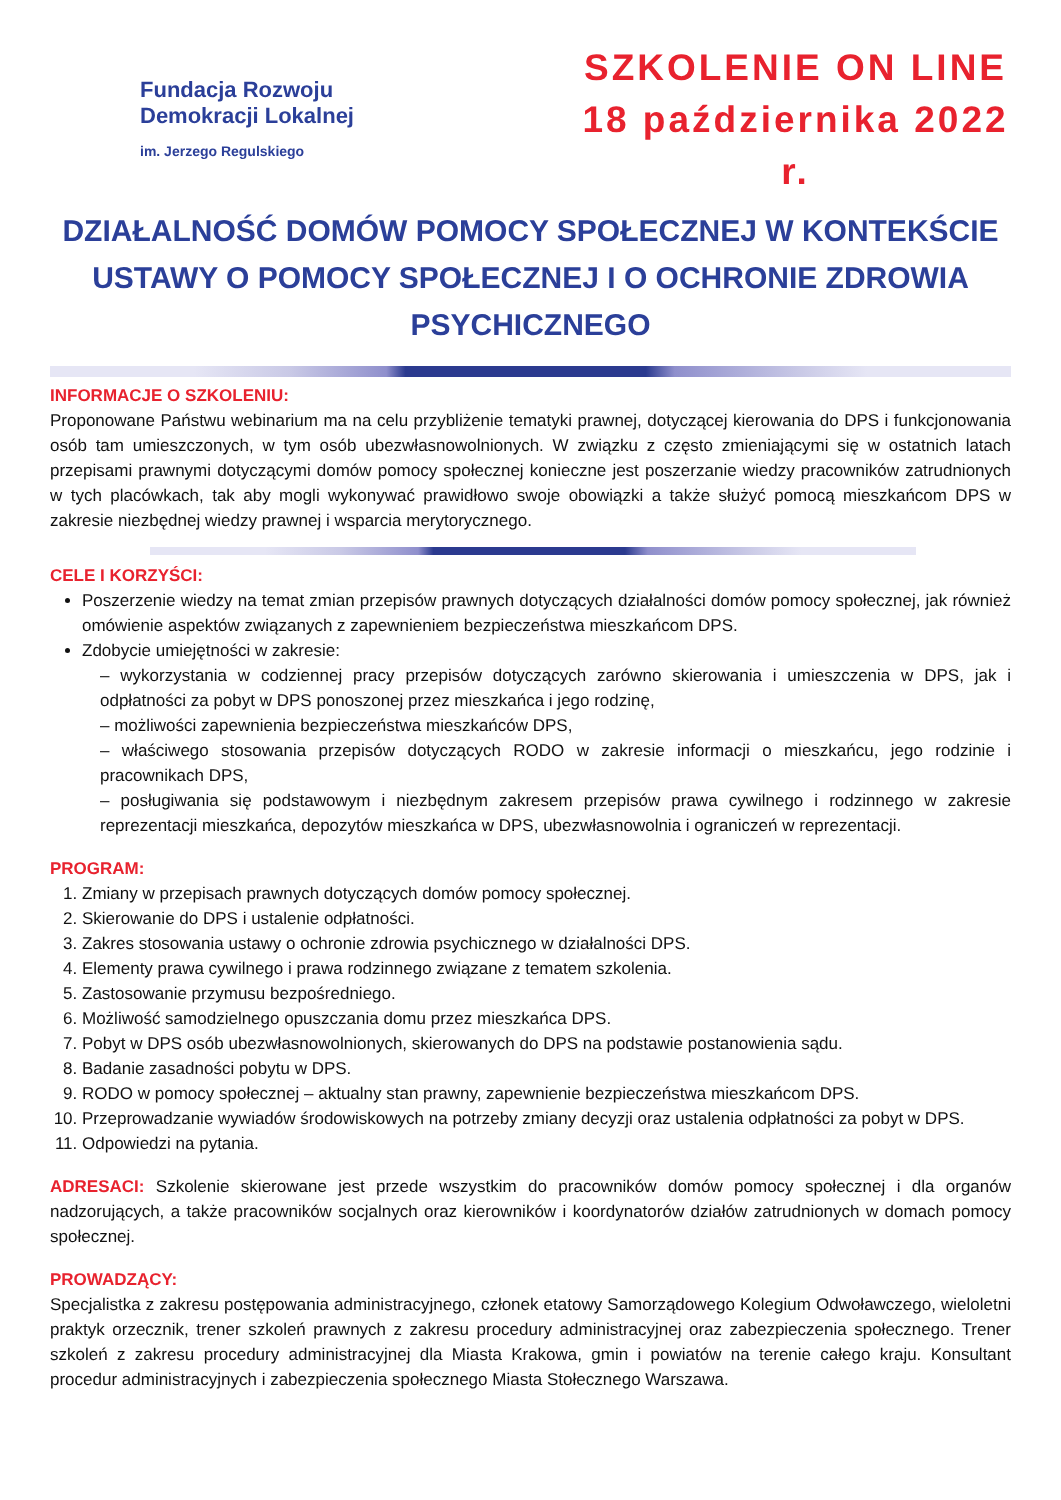Fundacja Rozwoju
Demokracji Lokalnej
im. Jerzego Regulskiego
SZKOLENIE ON LINE
18 października 2022 r.
DZIAŁALNOŚĆ DOMÓW POMOCY SPOŁECZNEJ W KONTEKŚCIE USTAWY O POMOCY SPOŁECZNEJ I O OCHRONIE ZDROWIA PSYCHICZNEGO
INFORMACJE O SZKOLENIU:
Proponowane Państwu webinarium ma na celu przybliżenie tematyki prawnej, dotyczącej kierowania do DPS i funkcjonowania osób tam umieszczonych, w tym osób ubezwłasnowolnionych. W związku z często zmieniającymi się w ostatnich latach przepisami prawnymi dotyczącymi domów pomocy społecznej konieczne jest poszerzanie wiedzy pracowników zatrudnionych w tych placówkach, tak aby mogli wykonywać prawidłowo swoje obowiązki a także służyć pomocą mieszkańcom DPS w zakresie niezbędnej wiedzy prawnej i wsparcia merytorycznego.
CELE I KORZYŚCI:
Poszerzenie wiedzy na temat zmian przepisów prawnych dotyczących działalności domów pomocy społecznej, jak również omówienie aspektów związanych z zapewnieniem bezpieczeństwa mieszkańcom DPS.
Zdobycie umiejętności w zakresie:
– wykorzystania w codziennej pracy przepisów dotyczących zarówno skierowania i umieszczenia w DPS, jak i odpłatności za pobyt w DPS ponoszonej przez mieszkańca i jego rodzinę,
– możliwości zapewnienia bezpieczeństwa mieszkańców DPS,
– właściwego stosowania przepisów dotyczących RODO w zakresie informacji o mieszkańcu, jego rodzinie i pracownikach DPS,
– posługiwania się podstawowym i niezbędnym zakresem przepisów prawa cywilnego i rodzinnego w zakresie reprezentacji mieszkańca, depozytów mieszkańca w DPS, ubezwłasnowolnia i ograniczeń w reprezentacji.
PROGRAM:
1. Zmiany w przepisach prawnych dotyczących domów pomocy społecznej.
2. Skierowanie do DPS i ustalenie odpłatności.
3. Zakres stosowania ustawy o ochronie zdrowia psychicznego w działalności DPS.
4. Elementy prawa cywilnego i prawa rodzinnego związane z tematem szkolenia.
5. Zastosowanie przymusu bezpośredniego.
6. Możliwość samodzielnego opuszczania domu przez mieszkańca DPS.
7. Pobyt w DPS osób ubezwłasnowolnionych, skierowanych do DPS na podstawie postanowienia sądu.
8. Badanie zasadności pobytu w DPS.
9. RODO w pomocy społecznej – aktualny stan prawny, zapewnienie bezpieczeństwa mieszkańcom DPS.
10. Przeprowadzanie wywiadów środowiskowych na potrzeby zmiany decyzji oraz ustalenia odpłatności za pobyt w DPS.
11. Odpowiedzi na pytania.
ADRESACI: Szkolenie skierowane jest przede wszystkim do pracowników domów pomocy społecznej i dla organów nadzorujących, a także pracowników socjalnych oraz kierowników i koordynatorów działów zatrudnionych w domach pomocy społecznej.
PROWADZĄCY:
Specjalistka z zakresu postępowania administracyjnego, członek etatowy Samorządowego Kolegium Odwoławczego, wieloletni praktyk orzecznik, trener szkoleń prawnych z zakresu procedury administracyjnej oraz zabezpieczenia społecznego. Trener szkoleń z zakresu procedury administracyjnej dla Miasta Krakowa, gmin i powiatów na terenie całego kraju. Konsultant procedur administracyjnych i zabezpieczenia społecznego Miasta Stołecznego Warszawa.